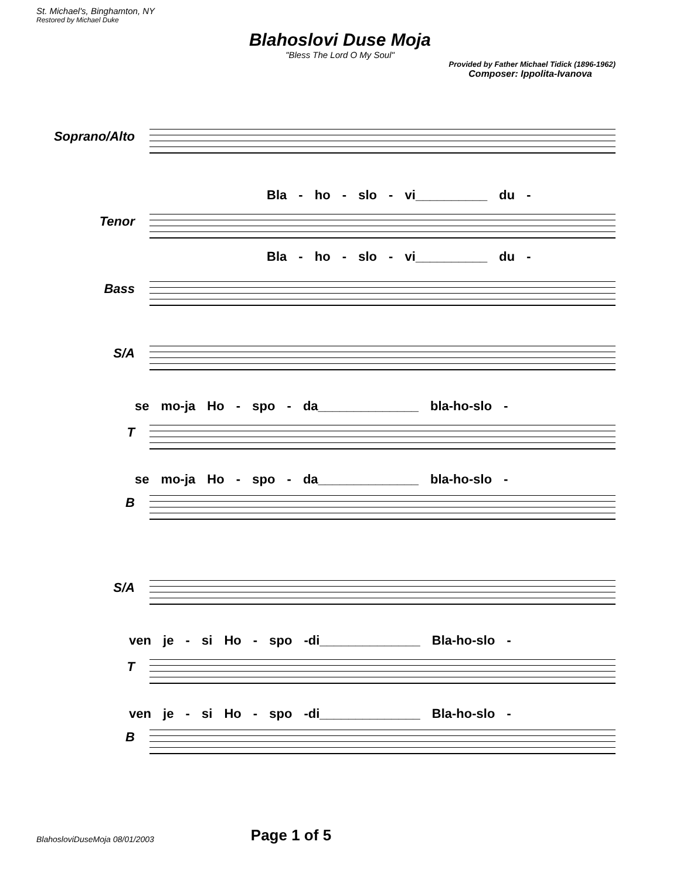St. Michael's, Binghamton, NY
Restored by Michael Duke
Blahoslovi Duse Moja
"Bless The Lord O My Soul"
Provided by Father Michael Tidick (1896-1962)
Composer: Ippolita-Ivanova
Soprano/Alto
Bla - ho - slo - vi__________ du -
Tenor
Bla - ho - slo - vi__________ du -
Bass
S/A
se mo-ja Ho - spo - da______________ bla-ho-slo -
T
se mo-ja Ho - spo - da______________ bla-ho-slo -
B
S/A
ven je - si Ho - spo -di______________ Bla-ho-slo -
T
ven je - si Ho - spo -di______________ Bla-ho-slo -
B
BlahosloviDuseMoja 08/01/2003 Page 1 of 5